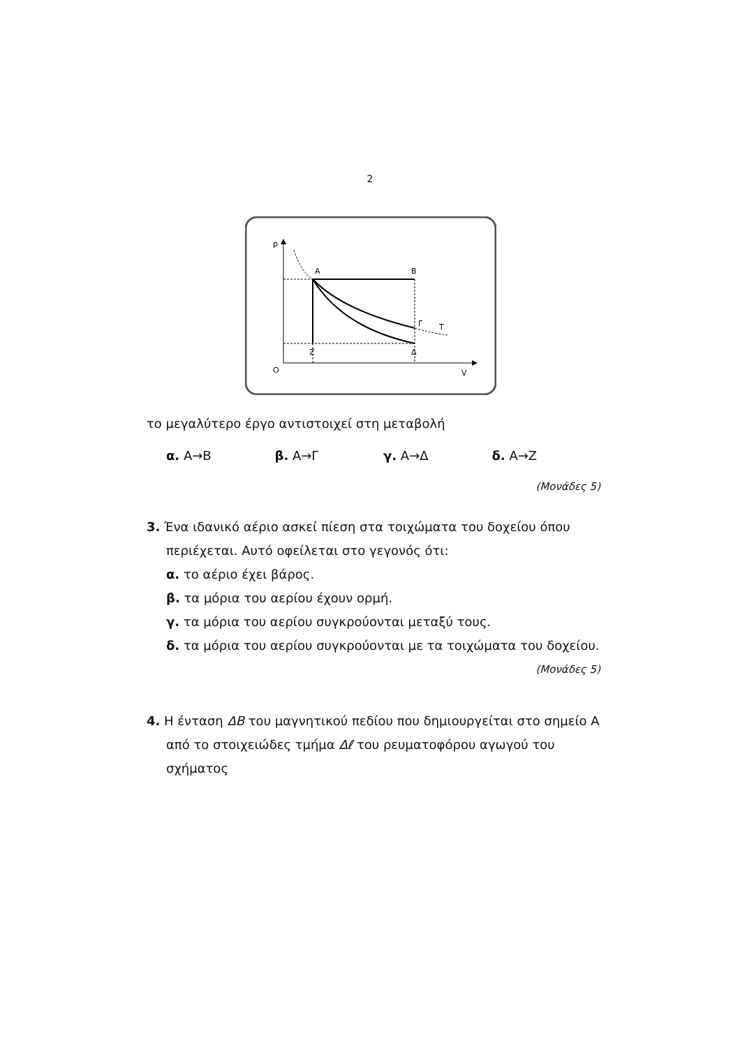2
p
O
V
A
B
Γ
T
Z
Δ
το μεγαλύτερο έργο αντιστοιχεί στη μεταβολή
α. Α→Β β. Α→Γ γ. Α→Δ δ. Α→Ζ
(Μονάδες 5)
3. Ένα ιδανικό αέριο ασκεί πίεση στα τοιχώματα του δοχείου όπου περιέχεται. Αυτό οφείλεται στο γεγονός ότι:
α. το αέριο έχει βάρος.
β. τα μόρια του αερίου έχουν ορμή.
γ. τα μόρια του αερίου συγκρούονται μεταξύ τους.
δ. τα μόρια του αερίου συγκρούονται με τα τοιχώματα του δοχείου.
(Μονάδες 5)
4. Η ένταση ΔB του μαγνητικού πεδίου που δημιουργείται στο σημείο Α από το στοιχειώδες τμήμα Δℓ του ρευματοφόρου αγωγού του σχήματος